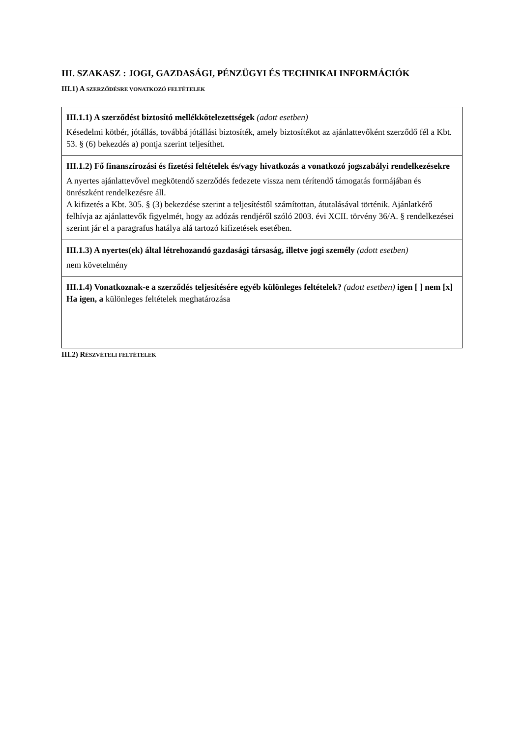III. SZAKASZ : JOGI, GAZDASÁGI, PÉNZÜGYI ÉS TECHNIKAI INFORMÁCIÓK
III.1) A SZERZŐDÉSRE VONATKOZÓ FELTÉTELEK
III.1.1) A szerződést biztosító mellékkötelezettségek (adott esetben)
Késedelmi kötbér, jótállás, továbbá jótállási biztosíték, amely biztosítékot az ajánlattevőként szerződő fél a Kbt. 53. § (6) bekezdés a) pontja szerint teljesíthet.
III.1.2) Fő finanszírozási és fizetési feltételek és/vagy hivatkozás a vonatkozó jogszabályi rendelkezésekre
A nyertes ajánlattevővel megkötendő szerződés fedezete vissza nem térítendő támogatás formájában és önrészként rendelkezésre áll.
A kifizetés a Kbt. 305. § (3) bekezdése szerint a teljesítéstől számítottan, átutalásával történik. Ajánlatkérő felhívja az ajánlattevők figyelmét, hogy az adózás rendjéről szóló 2003. évi XCII. törvény 36/A. § rendelkezései szerint jár el a paragrafus hatálya alá tartozó kifizetések esetében.
III.1.3) A nyertes(ek) által létrehozandó gazdasági társaság, illetve jogi személy (adott esetben)
nem követelmény
III.1.4) Vonatkoznak-e a szerződés teljesítésére egyéb különleges feltételek? (adott esetben) igen [ ] nem [x]
Ha igen, a különleges feltételek meghatározása
III.2) RÉSZVÉTELI FELTÉTELEK